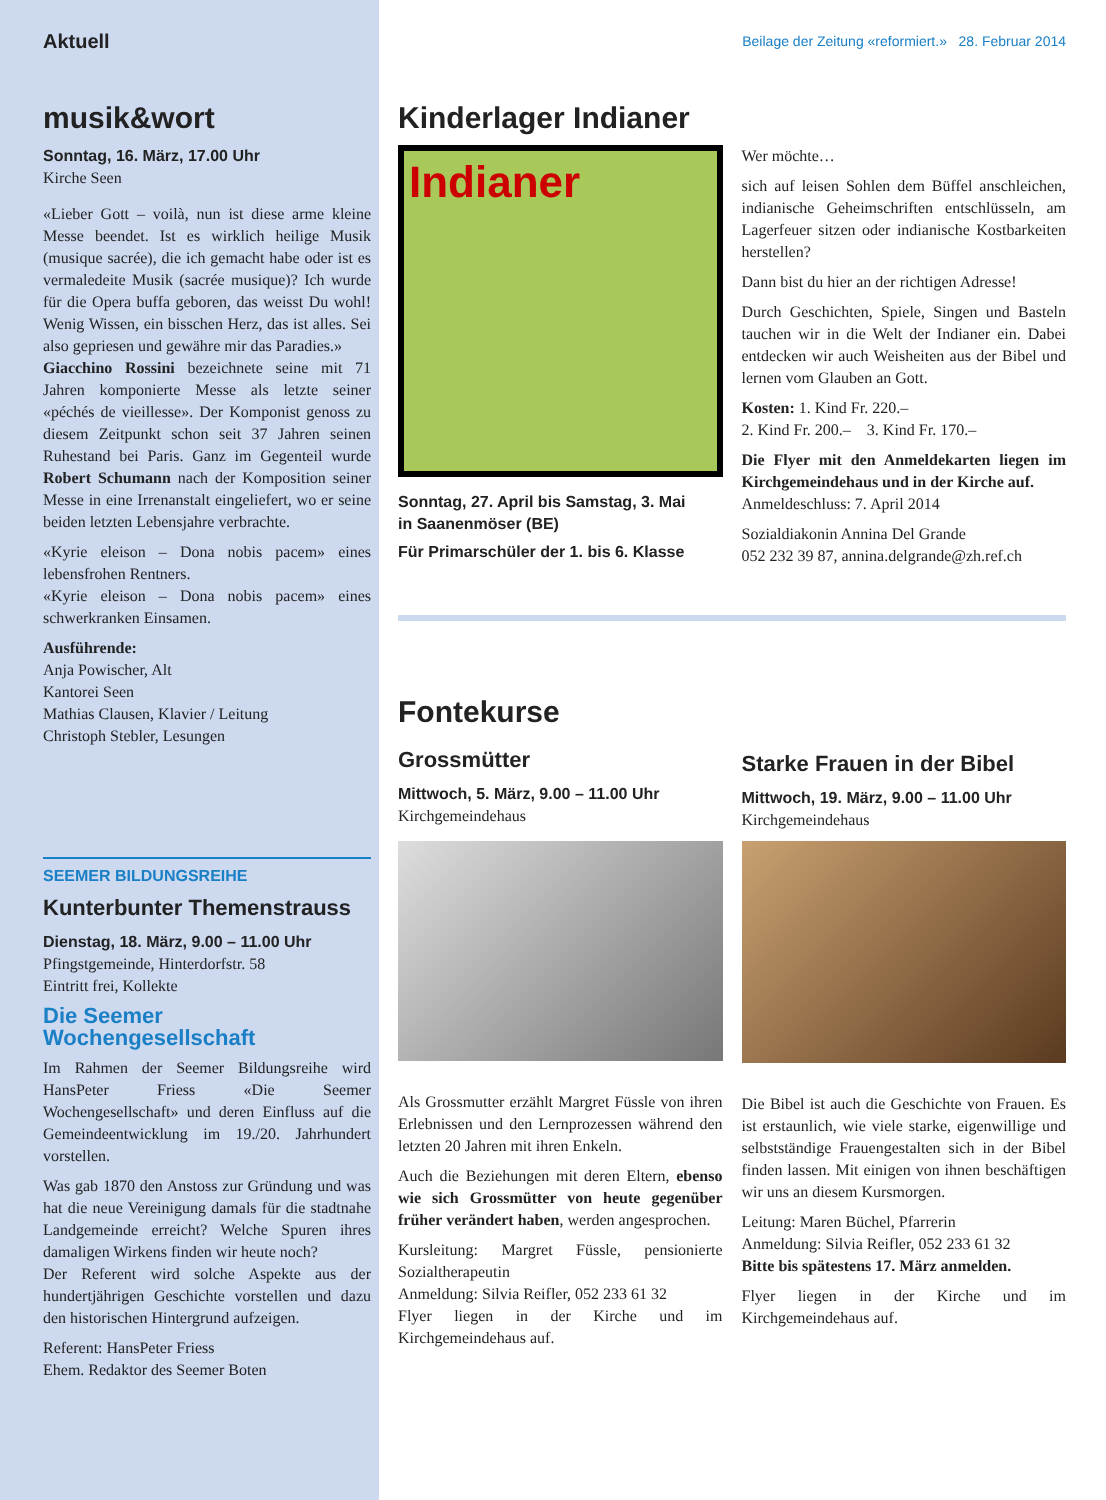Aktuell
musik&wort
Sonntag, 16. März, 17.00 Uhr
Kirche Seen
«Lieber Gott – voilà, nun ist diese arme kleine Messe beendet. Ist es wirklich heilige Musik (musique sacrée), die ich gemacht habe oder ist es vermaledeite Musik (sacrée musique)? Ich wurde für die Opera buffa geboren, das weisst Du wohl! Wenig Wissen, ein bisschen Herz, das ist alles. Sei also gepriesen und gewähre mir das Paradies.»
Giacchino Rossini bezeichnete seine mit 71 Jahren komponierte Messe als letzte seiner «péchés de vieillesse». Der Komponist genoss zu diesem Zeitpunkt schon seit 37 Jahren seinen Ruhestand bei Paris. Ganz im Gegenteil wurde Robert Schumann nach der Komposition seiner Messe in eine Irrenanstalt eingeliefert, wo er seine beiden letzten Lebensjahre verbrachte.
«Kyrie eleison – Dona nobis pacem» eines lebensfrohen Rentners.
«Kyrie eleison – Dona nobis pacem» eines schwerkranken Einsamen.
Ausführende:
Anja Powischer, Alt
Kantorei Seen
Mathias Clausen, Klavier / Leitung
Christoph Stebler, Lesungen
SEEMER BILDUNGSREIHE
Kunterbunter Themenstrauss
Dienstag, 18. März, 9.00 – 11.00 Uhr
Pfingstgemeinde, Hinterdorfstr. 58
Eintritt frei, Kollekte
Die Seemer Wochengesellschaft
Im Rahmen der Seemer Bildungsreihe wird HansPeter Friess «Die Seemer Wochengesellschaft» und deren Einfluss auf die Gemeindeentwicklung im 19./20. Jahrhundert vorstellen.
Was gab 1870 den Anstoss zur Gründung und was hat die neue Vereinigung damals für die stadtnahe Landgemeinde erreicht? Welche Spuren ihres damaligen Wirkens finden wir heute noch?
Der Referent wird solche Aspekte aus der hundertjährigen Geschichte vorstellen und dazu den historischen Hintergrund aufzeigen.
Referent: HansPeter Friess
Ehem. Redaktor des Seemer Boten
Beilage der Zeitung «reformiert.» 28. Februar 2014
Kinderlager Indianer
Indianer
Sonntag, 27. April bis Samstag, 3. Mai
in Saanenmöser (BE)
Für Primarschüler der 1. bis 6. Klasse
Wer möchte…
sich auf leisen Sohlen dem Büffel anschleichen, indianische Geheimschriften entschlüsseln, am Lagerfeuer sitzen oder indianische Kostbarkeiten herstellen?
Dann bist du hier an der richtigen Adresse!
Durch Geschichten, Spiele, Singen und Basteln tauchen wir in die Welt der Indianer ein. Dabei entdecken wir auch Weisheiten aus der Bibel und lernen vom Glauben an Gott.
Kosten: 1. Kind Fr. 220.–
2. Kind Fr. 200.– 3. Kind Fr. 170.–
Die Flyer mit den Anmeldekarten liegen im Kirchgemeindehaus und in der Kirche auf.
Anmeldeschluss: 7. April 2014
Sozialdiakonin Annina Del Grande
052 232 39 87, annina.delgrande@zh.ref.ch
Fontekurse
Grossmütter
Mittwoch, 5. März, 9.00 – 11.00 Uhr
Kirchgemeindehaus
Als Grossmutter erzählt Margret Füssle von ihren Erlebnissen und den Lernprozessen während den letzten 20 Jahren mit ihren Enkeln.
Auch die Beziehungen mit deren Eltern, ebenso wie sich Grossmütter von heute gegenüber früher verändert haben, werden angesprochen.
Kursleitung: Margret Füssle, pensionierte Sozialtherapeutin
Anmeldung: Silvia Reifler, 052 233 61 32
Flyer liegen in der Kirche und im Kirchgemeindehaus auf.
Starke Frauen in der Bibel
Mittwoch, 19. März, 9.00 – 11.00 Uhr
Kirchgemeindehaus
Die Bibel ist auch die Geschichte von Frauen. Es ist erstaunlich, wie viele starke, eigenwillige und selbstständige Frauengestalten sich in der Bibel finden lassen. Mit einigen von ihnen beschäftigen wir uns an diesem Kursmorgen.
Leitung: Maren Büchel, Pfarrerin
Anmeldung: Silvia Reifler, 052 233 61 32
Bitte bis spätestens 17. März anmelden.
Flyer liegen in der Kirche und im Kirchgemeindehaus auf.